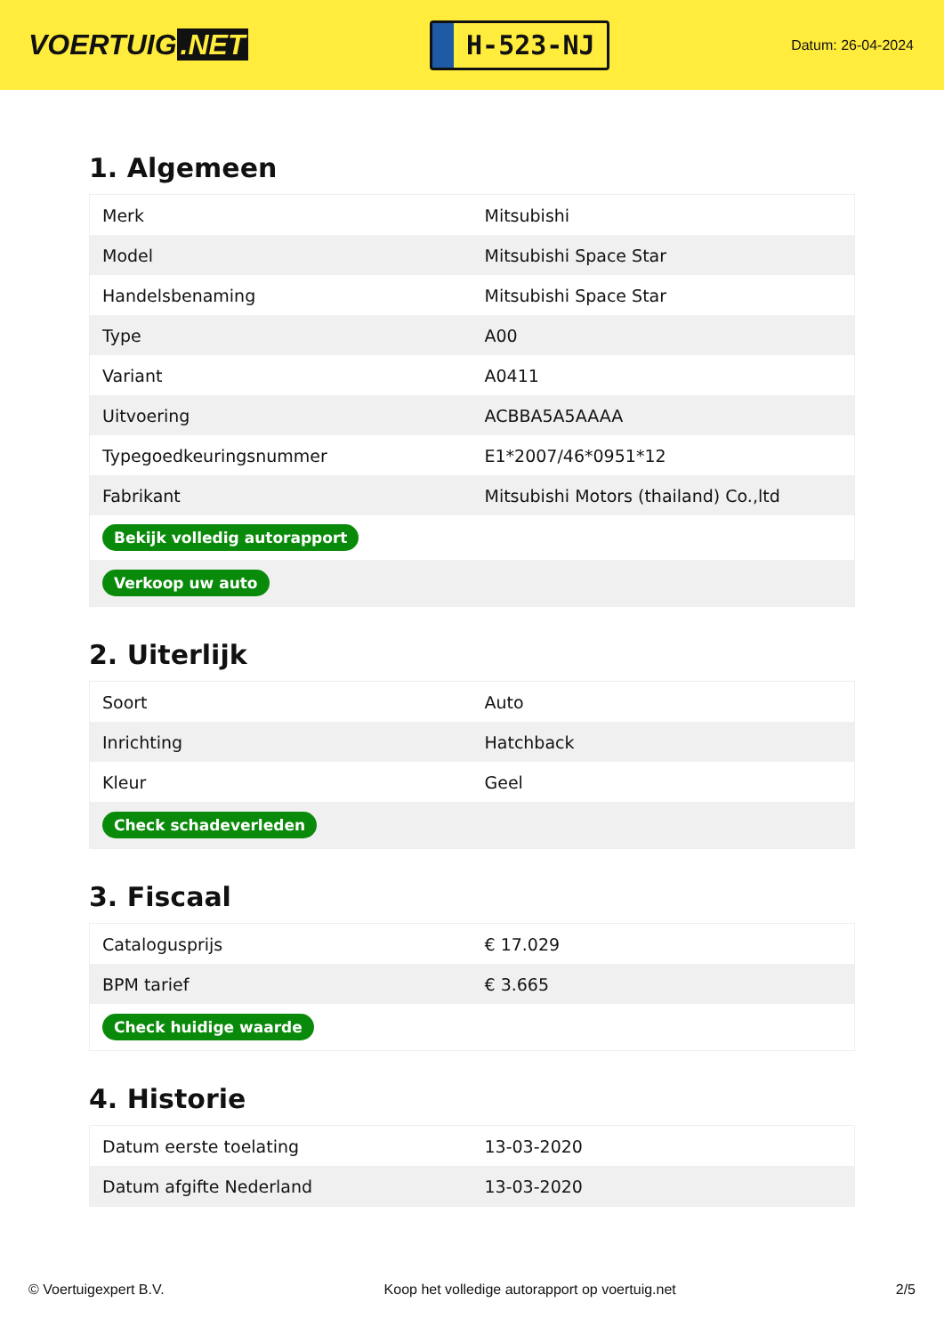VOERTUIG.NET
H-523-NJ
Datum: 26-04-2024
1. Algemeen
| Merk | Mitsubishi |
| Model | Mitsubishi Space Star |
| Handelsbenaming | Mitsubishi Space Star |
| Type | A00 |
| Variant | A0411 |
| Uitvoering | ACBBA5A5AAAA |
| Typegoedkeuringsnummer | E1*2007/46*0951*12 |
| Fabrikant | Mitsubishi Motors (thailand) Co.,ltd |
| Bekijk volledig autorapport | |
| Verkoop uw auto | |
2. Uiterlijk
| Soort | Auto |
| Inrichting | Hatchback |
| Kleur | Geel |
| Check schadeverleden | |
3. Fiscaal
| Catalogusprijs | € 17.029 |
| BPM tarief | € 3.665 |
| Check huidige waarde | |
4. Historie
| Datum eerste toelating | 13-03-2020 |
| Datum afgifte Nederland | 13-03-2020 |
© Voertuigexpert B.V. Koop het volledige autorapport op voertuig.net 2/5